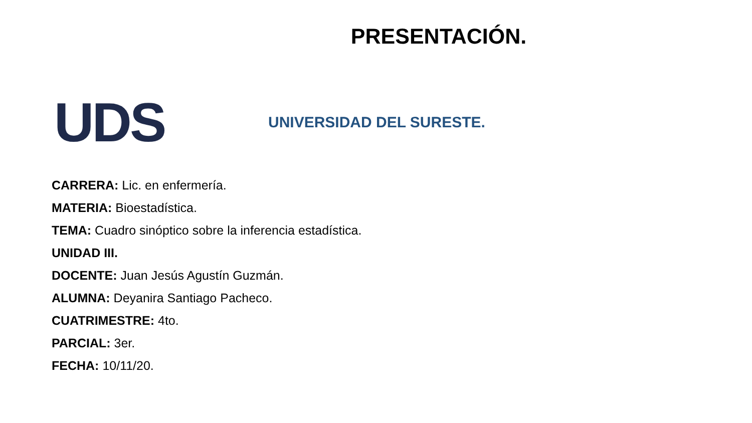PRESENTACIÓN.
UDS
UNIVERSIDAD DEL SURESTE.
CARRERA: Lic. en enfermería.
MATERIA: Bioestadística.
TEMA: Cuadro sinóptico sobre la inferencia estadística.
UNIDAD III.
DOCENTE: Juan Jesús Agustín Guzmán.
ALUMNA: Deyanira Santiago Pacheco.
CUATRIMESTRE: 4to.
PARCIAL: 3er.
FECHA: 10/11/20.